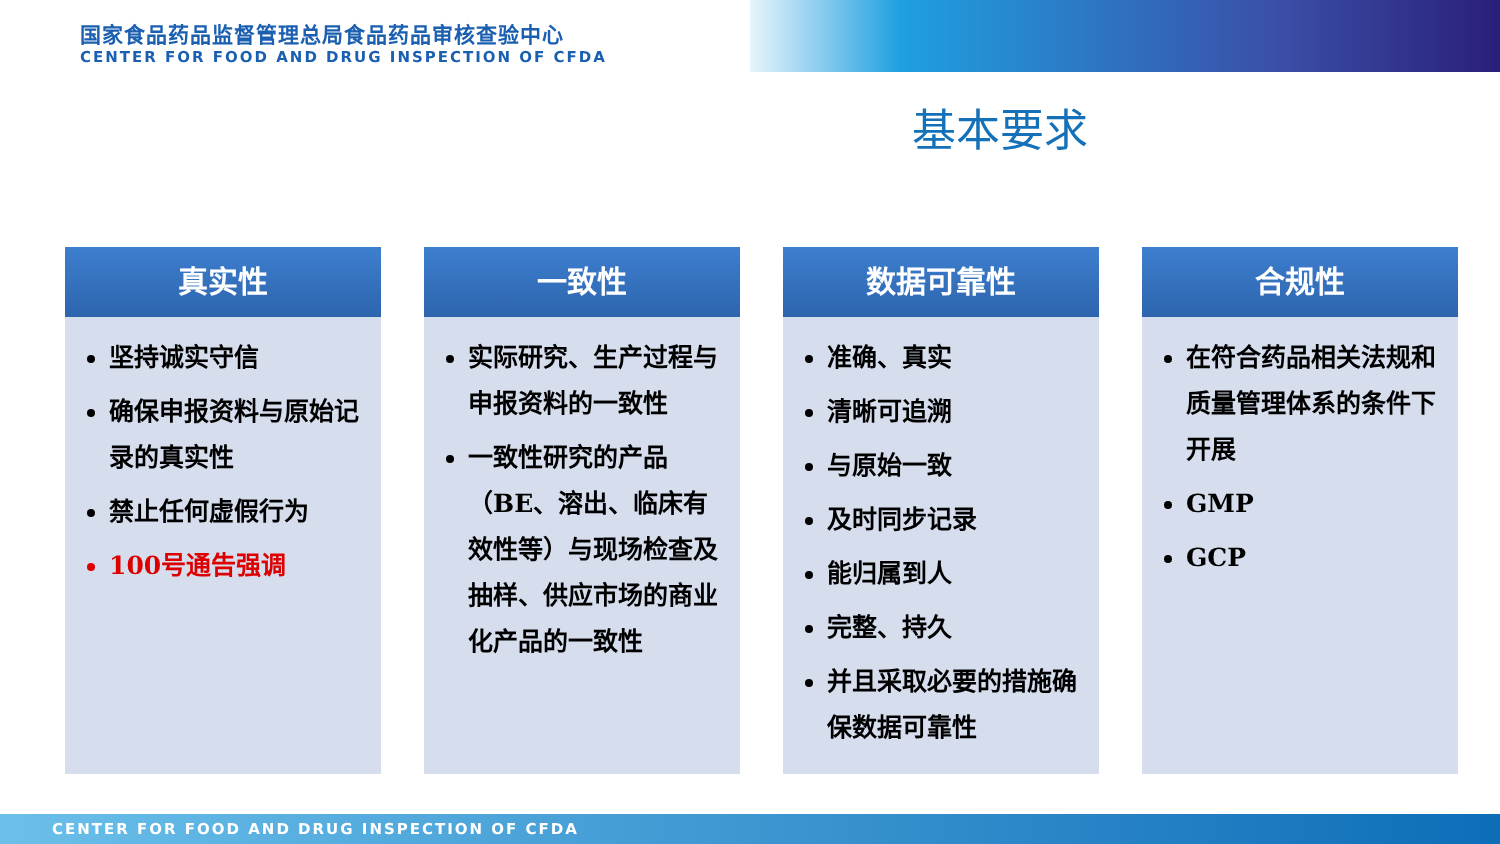国家食品药品监督管理总局食品药品审核查验中心
CENTER FOR FOOD AND DRUG INSPECTION OF CFDA
基本要求
真实性
坚持诚实守信
确保申报资料与原始记录的真实性
禁止任何虚假行为
100号通告强调
一致性
实际研究、生产过程与申报资料的一致性
一致性研究的产品（BE、溶出、临床有效性等）与现场检查及抽样、供应市场的商业化产品的一致性
数据可靠性
准确、真实
清晰可追溯
与原始一致
及时同步记录
能归属到人
完整、持久
并且采取必要的措施确保数据可靠性
合规性
在符合药品相关法规和质量管理体系的条件下开展
GMP
GCP
CENTER FOR FOOD AND DRUG INSPECTION OF CFDA